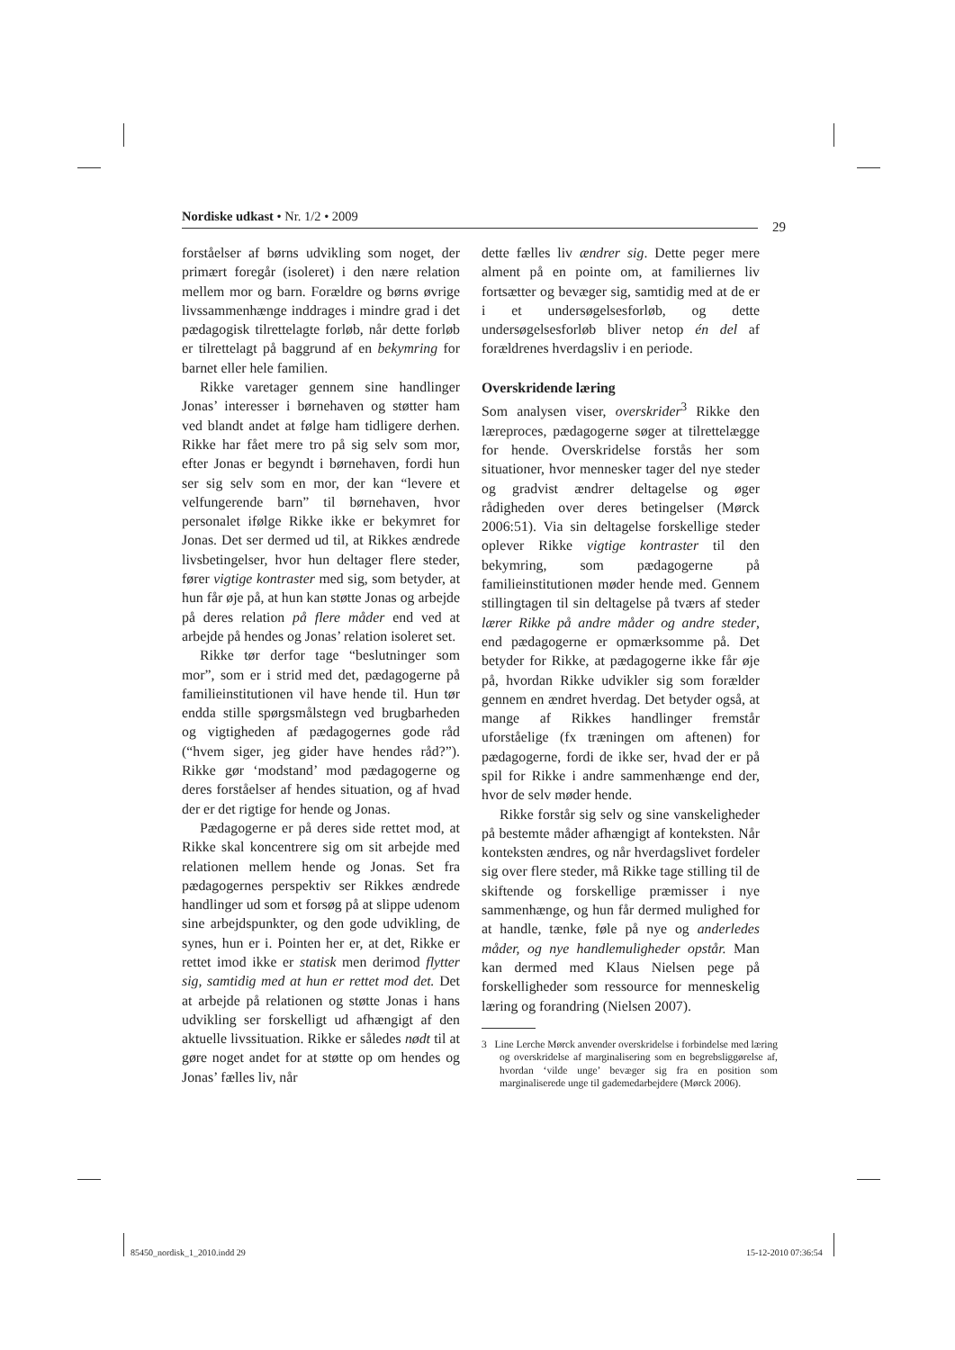Nordiske udkast • Nr. 1/2 • 2009
29
forståelser af børns udvikling som noget, der primært foregår (isoleret) i den nære relation mellem mor og barn. Forældre og børns øvrige livssammenhænge inddrages i mindre grad i det pædagogisk tilrettelagte forløb, når dette forløb er tilrettelagt på baggrund af en bekymring for barnet eller hele familien.
Rikke varetager gennem sine handlinger Jonas’ interesser i børnehaven og støtter ham ved blandt andet at følge ham tidligere derhen. Rikke har fået mere tro på sig selv som mor, efter Jonas er begyndt i børnehaven, fordi hun ser sig selv som en mor, der kan “levere et velfungerende barn” til børnehaven, hvor personalet ifølge Rikke ikke er bekymret for Jonas. Det ser dermed ud til, at Rikkes ændrede livsbetingelser, hvor hun deltager flere steder, fører vigtige kontraster med sig, som betyder, at hun får øje på, at hun kan støtte Jonas og arbejde på deres relation på flere måder end ved at arbejde på hendes og Jonas’ relation isoleret set.
Rikke tør derfor tage “beslutninger som mor”, som er i strid med det, pædagogerne på familieinstitutionen vil have hende til. Hun tør endda stille spørgsmålstegn ved brugbarheden og vigtigheden af pædagogernes gode råd (“hvem siger, jeg gider have hendes råd?”). Rikke gør ‘modstand’ mod pædagogerne og deres forståelser af hendes situation, og af hvad der er det rigtige for hende og Jonas.
Pædagogerne er på deres side rettet mod, at Rikke skal koncentrere sig om sit arbejde med relationen mellem hende og Jonas. Set fra pædagogernes perspektiv ser Rikkes ændrede handlinger ud som et forsøg på at slippe udenom sine arbejdspunkter, og den gode udvikling, de synes, hun er i. Pointen her er, at det, Rikke er rettet imod ikke er statisk men derimod flytter sig, samtidig med at hun er rettet mod det. Det at arbejde på relationen og støtte Jonas i hans udvikling ser forskelligt ud afhængigt af den aktuelle livssituation. Rikke er således nødt til at gøre noget andet for at støtte op om hendes og Jonas’ fælles liv, når
dette fælles liv ændrer sig. Dette peger mere alment på en pointe om, at familiernes liv fortsætter og bevæger sig, samtidig med at de er i et undersøgelsesforløb, og dette undersøgelsesforløb bliver netop én del af forældrenes hverdagsliv i en periode.
Overskridende læring
Som analysen viser, overskrider<sup>3</sup> Rikke den læreproces, pædagogerne søger at tilrettelægge for hende. Overskridelse forstås her som situationer, hvor mennesker tager del nye steder og gradvist ændrer deltagelse og øger rådigheden over deres betingelser (Mørck 2006:51). Via sin deltagelse forskellige steder oplever Rikke vigtige kontraster til den bekymring, som pædagogerne på familieinstitutionen møder hende med. Gennem stillingtagen til sin deltagelse på tværs af steder lærer Rikke på andre måder og andre steder, end pædagogerne er opmærksomme på. Det betyder for Rikke, at pædagogerne ikke får øje på, hvordan Rikke udvikler sig som forælder gennem en ændret hverdag. Det betyder også, at mange af Rikkes handlinger fremstår uforståelige (fx træningen om aftenen) for pædagogerne, fordi de ikke ser, hvad der er på spil for Rikke i andre sammenhænge end der, hvor de selv møder hende.
Rikke forstår sig selv og sine vanskeligheder på bestemte måder afhængigt af konteksten. Når konteksten ændres, og når hverdagslivet fordeler sig over flere steder, må Rikke tage stilling til de skiftende og forskellige præmisser i nye sammenhænge, og hun får dermed mulighed for at handle, tænke, føle på nye og anderledes måder, og nye handlemuligheder opstår. Man kan dermed med Klaus Nielsen pege på forskelligheder som ressource for menneskelig læring og forandring (Nielsen 2007).
3 Line Lerche Mørck anvender overskridelse i forbindelse med læring og overskridelse af marginalisering som en begrebsliggørelse af, hvordan ‘vilde unge’ bevæger sig fra en position som marginaliserede unge til gademedarbejdere (Mørck 2006).
85450_nordisk_1_2010.indd 29 15-12-2010 07:36:54